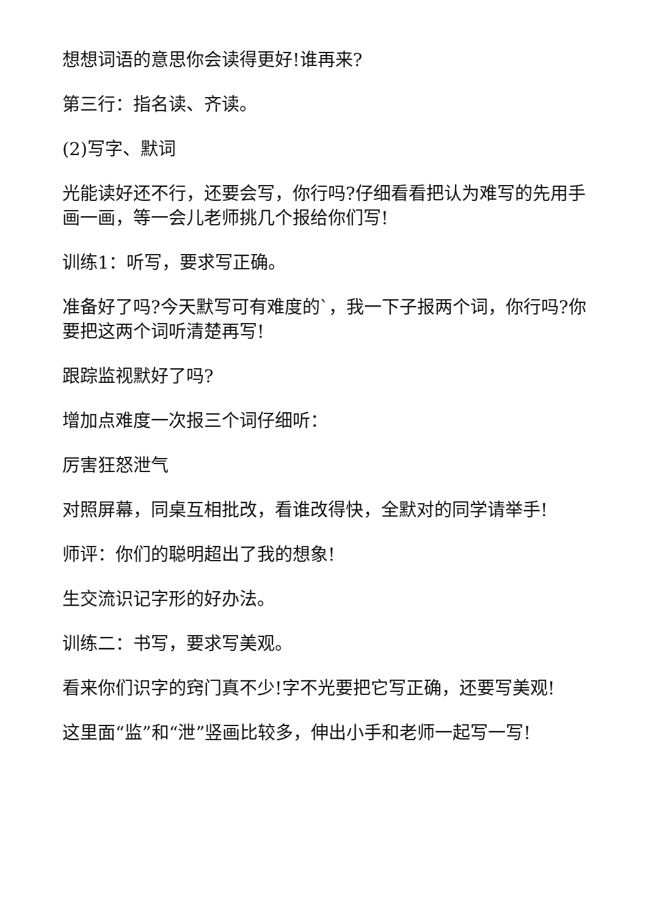想想词语的意思你会读得更好!谁再来?
第三行：指名读、齐读。
(2)写字、默词
光能读好还不行，还要会写，你行吗?仔细看看把认为难写的先用手画一画，等一会儿老师挑几个报给你们写!
训练1：听写，要求写正确。
准备好了吗?今天默写可有难度的`，我一下子报两个词，你行吗?你要把这两个词听清楚再写!
跟踪监视默好了吗?
增加点难度一次报三个词仔细听：
厉害狂怒泄气
对照屏幕，同桌互相批改，看谁改得快，全默对的同学请举手!
师评：你们的聪明超出了我的想象!
生交流识记字形的好办法。
训练二：书写，要求写美观。
看来你们识字的窍门真不少!字不光要把它写正确，还要写美观!
这里面“监”和“泄”竖画比较多，伸出小手和老师一起写一写!